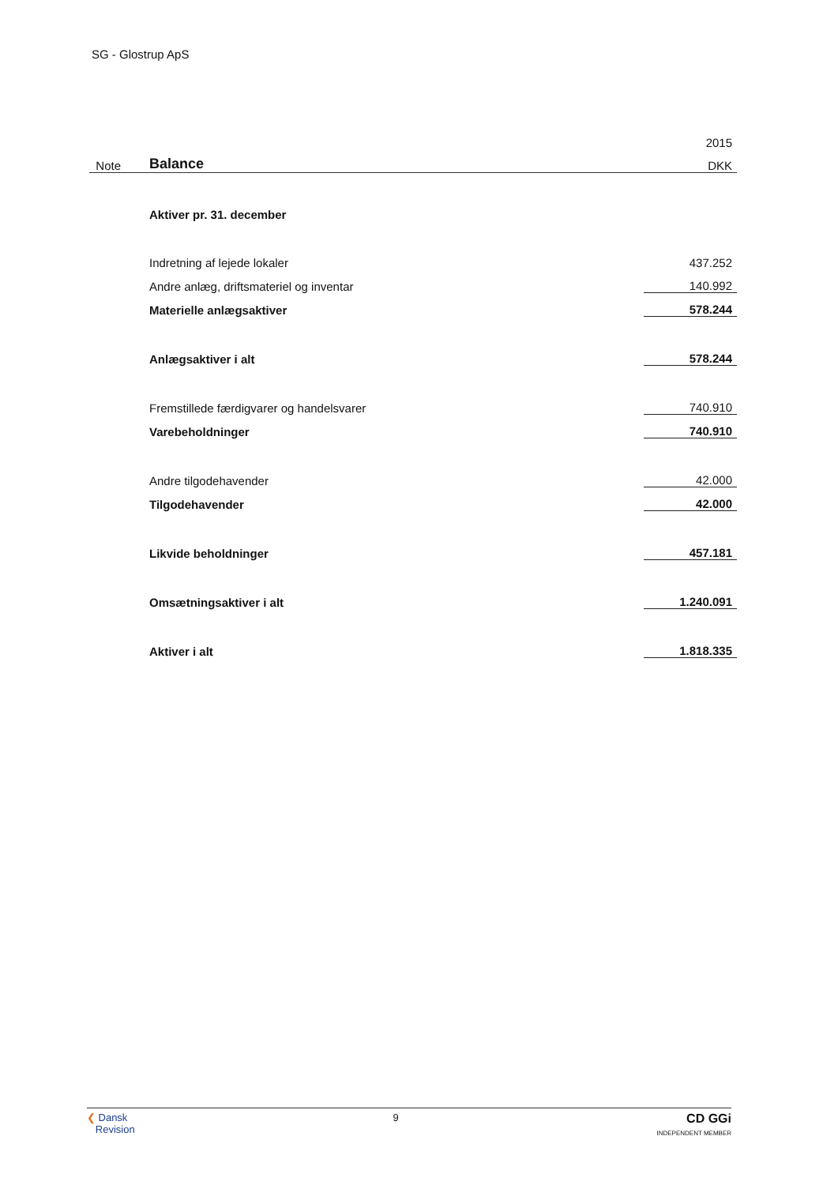SG - Glostrup ApS
| | | 2015 |
| Note | Balance | DKK |
| | Aktiver pr. 31. december | |
| | Indretning af lejede lokaler | 437.252 |
| | Andre anlæg, driftsmateriel og inventar | 140.992 |
| | Materielle anlægsaktiver | 578.244 |
| | Anlægsaktiver i alt | 578.244 |
| | Fremstillede færdigvarer og handelsvarer | 740.910 |
| | Varebeholdninger | 740.910 |
| | Andre tilgodehavender | 42.000 |
| | Tilgodehavender | 42.000 |
| | Likvide beholdninger | 457.181 |
| | Omsætningsaktiver i alt | 1.240.091 |
| | Aktiver i alt | 1.818.335 |
❮ Dansk
Revision
9
CD GGi
INDEPENDENT MEMBER